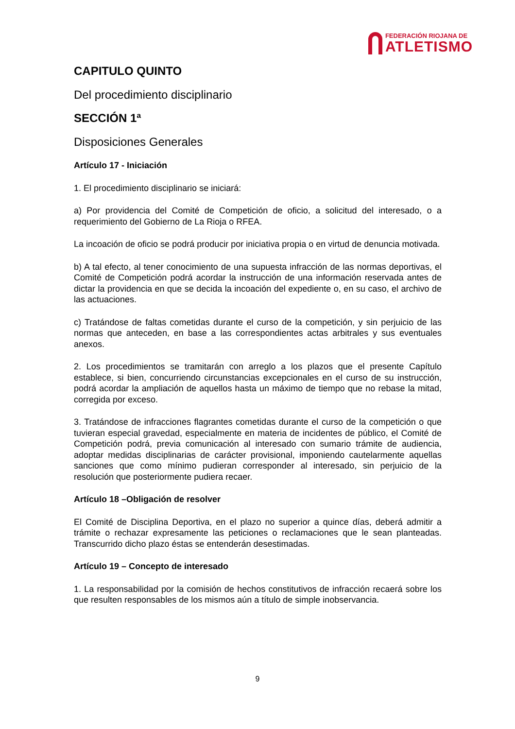FEDERACIÓN RIOJANA DE
ATLETISMO
CAPITULO QUINTO
Del procedimiento disciplinario
SECCIÓN 1ª
Disposiciones Generales
Artículo 17 - Iniciación
1. El procedimiento disciplinario se iniciará:
a) Por providencia del Comité de Competición de oficio, a solicitud del interesado, o a requerimiento del Gobierno de La Rioja o RFEA.
La incoación de oficio se podrá producir por iniciativa propia o en virtud de denuncia motivada.
b) A tal efecto, al tener conocimiento de una supuesta infracción de las normas deportivas, el Comité de Competición podrá acordar la instrucción de una información reservada antes de dictar la providencia en que se decida la incoación del expediente o, en su caso, el archivo de las actuaciones.
c) Tratándose de faltas cometidas durante el curso de la competición, y sin perjuicio de las normas que anteceden, en base a las correspondientes actas arbitrales y sus eventuales anexos.
2. Los procedimientos se tramitarán con arreglo a los plazos que el presente Capítulo establece, si bien, concurriendo circunstancias excepcionales en el curso de su instrucción, podrá acordar la ampliación de aquellos hasta un máximo de tiempo que no rebase la mitad, corregida por exceso.
3. Tratándose de infracciones flagrantes cometidas durante el curso de la competición o que tuvieran especial gravedad, especialmente en materia de incidentes de público, el Comité de Competición podrá, previa comunicación al interesado con sumario trámite de audiencia, adoptar medidas disciplinarias de carácter provisional, imponiendo cautelarmente aquellas sanciones que como mínimo pudieran corresponder al interesado, sin perjuicio de la resolución que posteriormente pudiera recaer.
Artículo 18 –Obligación de resolver
El Comité de Disciplina Deportiva, en el plazo no superior a quince días, deberá admitir a trámite o rechazar expresamente las peticiones o reclamaciones que le sean planteadas. Transcurrido dicho plazo éstas se entenderán desestimadas.
Artículo 19 – Concepto de interesado
1. La responsabilidad por la comisión de hechos constitutivos de infracción recaerá sobre los que resulten responsables de los mismos aún a título de simple inobservancia.
9